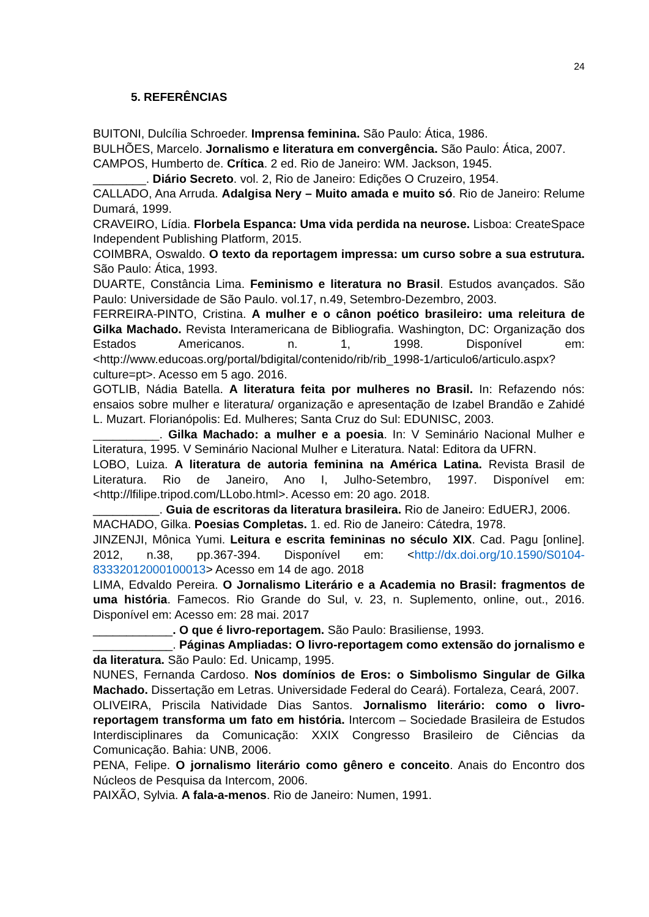24
5. REFERÊNCIAS
BUITONI, Dulcília Schroeder. Imprensa feminina. São Paulo: Ática, 1986.
BULHÕES, Marcelo. Jornalismo e literatura em convergência. São Paulo: Ática, 2007.
CAMPOS, Humberto de. Crítica. 2 ed. Rio de Janeiro: WM. Jackson, 1945.
________. Diário Secreto. vol. 2, Rio de Janeiro: Edições O Cruzeiro, 1954.
CALLADO, Ana Arruda. Adalgisa Nery – Muito amada e muito só. Rio de Janeiro: Relume Dumará, 1999.
CRAVEIRO, Lídia. Florbela Espanca: Uma vida perdida na neurose. Lisboa: CreateSpace Independent Publishing Platform, 2015.
COIMBRA, Oswaldo. O texto da reportagem impressa: um curso sobre a sua estrutura. São Paulo: Ática, 1993.
DUARTE, Constância Lima. Feminismo e literatura no Brasil. Estudos avançados. São Paulo: Universidade de São Paulo. vol.17, n.49, Setembro-Dezembro, 2003.
FERREIRA-PINTO, Cristina. A mulher e o cânon poético brasileiro: uma releitura de Gilka Machado. Revista Interamericana de Bibliografia. Washington, DC: Organização dos Estados Americanos. n. 1, 1998. Disponível em: <http://www.educoas.org/portal/bdigital/contenido/rib/rib_1998-1/articulo6/articulo.aspx?culture=pt>. Acesso em 5 ago. 2016.
GOTLIB, Nádia Batella. A literatura feita por mulheres no Brasil. In: Refazendo nós: ensaios sobre mulher e literatura/ organização e apresentação de Izabel Brandão e Zahidé L. Muzart. Florianópolis: Ed. Mulheres; Santa Cruz do Sul: EDUNISC, 2003.
__________. Gilka Machado: a mulher e a poesia. In: V Seminário Nacional Mulher e Literatura, 1995. V Seminário Nacional Mulher e Literatura. Natal: Editora da UFRN.
LOBO, Luiza. A literatura de autoria feminina na América Latina. Revista Brasil de Literatura. Rio de Janeiro, Ano I, Julho-Setembro, 1997. Disponível em: <http://lfilipe.tripod.com/LLobo.html>. Acesso em: 20 ago. 2018.
__________. Guia de escritoras da literatura brasileira. Rio de Janeiro: EdUERJ, 2006.
MACHADO, Gilka. Poesias Completas. 1. ed. Rio de Janeiro: Cátedra, 1978.
JINZENJI, Mônica Yumi. Leitura e escrita femininas no século XIX. Cad. Pagu [online]. 2012, n.38, pp.367-394. Disponível em: <http://dx.doi.org/10.1590/S0104-83332012000100013> Acesso em 14 de ago. 2018
LIMA, Edvaldo Pereira. O Jornalismo Literário e a Academia no Brasil: fragmentos de uma história. Famecos. Rio Grande do Sul, v. 23, n. Suplemento, online, out., 2016. Disponível em: Acesso em: 28 mai. 2017
____________. O que é livro-reportagem. São Paulo: Brasiliense, 1993.
____________. Páginas Ampliadas: O livro-reportagem como extensão do jornalismo e da literatura. São Paulo: Ed. Unicamp, 1995.
NUNES, Fernanda Cardoso. Nos domínios de Eros: o Simbolismo Singular de Gilka Machado. Dissertação em Letras. Universidade Federal do Ceará). Fortaleza, Ceará, 2007.
OLIVEIRA, Priscila Natividade Dias Santos. Jornalismo literário: como o livro-reportagem transforma um fato em história. Intercom – Sociedade Brasileira de Estudos Interdisciplinares da Comunicação: XXIX Congresso Brasileiro de Ciências da Comunicação. Bahia: UNB, 2006.
PENA, Felipe. O jornalismo literário como gênero e conceito. Anais do Encontro dos Núcleos de Pesquisa da Intercom, 2006.
PAIXÃO, Sylvia. A fala-a-menos. Rio de Janeiro: Numen, 1991.